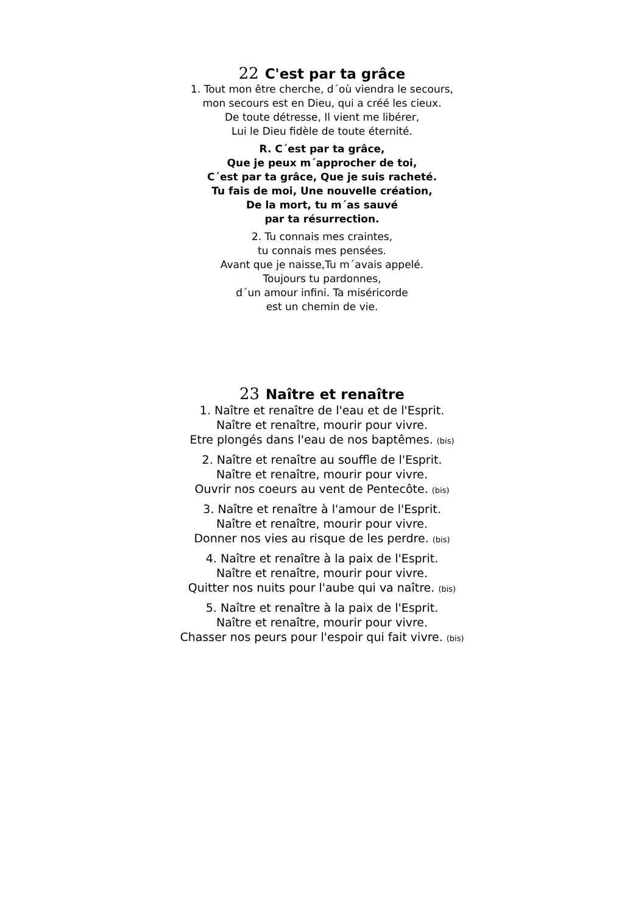22 C'est par ta grâce
1. Tout mon être cherche, d´où viendra le secours,
mon secours est en Dieu, qui a créé les cieux.
De toute détresse, Il vient me libérer,
Lui le Dieu fidèle de toute éternité.
R. C´est par ta grâce,
Que je peux m´approcher de toi,
C´est par ta grâce, Que je suis racheté.
Tu fais de moi, Une nouvelle création,
De la mort, tu m´as sauvé
par ta résurrection.
2. Tu connais mes craintes,
tu connais mes pensées.
Avant que je naisse,Tu m´avais appelé.
Toujours tu pardonnes,
d´un amour infini. Ta miséricorde
est un chemin de vie.
23 Naître et renaître
1. Naître et renaître de l'eau et de l'Esprit.
Naître et renaître, mourir pour vivre.
Etre plongés dans l'eau de nos baptêmes. (bis)
2. Naître et renaître au souffle de l'Esprit.
Naître et renaître, mourir pour vivre.
Ouvrir nos coeurs au vent de Pentecôte. (bis)
3. Naître et renaître à l'amour de l'Esprit.
Naître et renaître, mourir pour vivre.
Donner nos vies au risque de les perdre. (bis)
4. Naître et renaître à la paix de l'Esprit.
Naître et renaître, mourir pour vivre.
Quitter nos nuits pour l'aube qui va naître. (bis)
5. Naître et renaître à la paix de l'Esprit.
Naître et renaître, mourir pour vivre.
Chasser nos peurs pour l'espoir qui fait vivre. (bis)